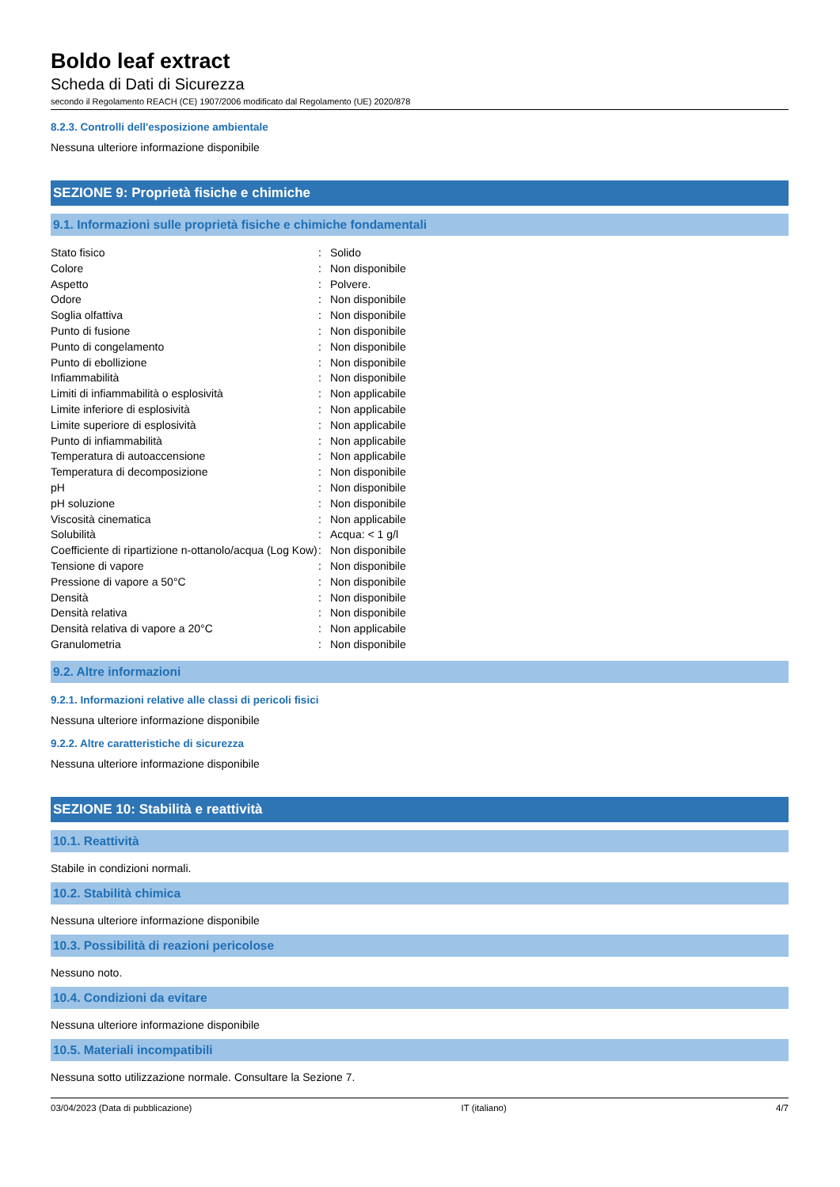Boldo leaf extract
Scheda di Dati di Sicurezza
secondo il Regolamento REACH (CE) 1907/2006 modificato dal Regolamento (UE) 2020/878
8.2.3. Controlli dell'esposizione ambientale
Nessuna ulteriore informazione disponibile
SEZIONE 9: Proprietà fisiche e chimiche
9.1. Informazioni sulle proprietà fisiche e chimiche fondamentali
| Stato fisico | : | Solido |
| Colore | : | Non disponibile |
| Aspetto | : | Polvere. |
| Odore | : | Non disponibile |
| Soglia olfattiva | : | Non disponibile |
| Punto di fusione | : | Non disponibile |
| Punto di congelamento | : | Non disponibile |
| Punto di ebollizione | : | Non disponibile |
| Infiammabilità | : | Non disponibile |
| Limiti di infiammabilità o esplosività | : | Non applicabile |
| Limite inferiore di esplosività | : | Non applicabile |
| Limite superiore di esplosività | : | Non applicabile |
| Punto di infiammabilità | : | Non applicabile |
| Temperatura di autoaccensione | : | Non applicabile |
| Temperatura di decomposizione | : | Non disponibile |
| pH | : | Non disponibile |
| pH soluzione | : | Non disponibile |
| Viscosità cinematica | : | Non applicabile |
| Solubilità | : | Acqua: < 1 g/l |
| Coefficiente di ripartizione n-ottanolo/acqua (Log Kow) | : | Non disponibile |
| Tensione di vapore | : | Non disponibile |
| Pressione di vapore a 50°C | : | Non disponibile |
| Densità | : | Non disponibile |
| Densità relativa | : | Non disponibile |
| Densità relativa di vapore a 20°C | : | Non applicabile |
| Granulometria | : | Non disponibile |
9.2. Altre informazioni
9.2.1. Informazioni relative alle classi di pericoli fisici
Nessuna ulteriore informazione disponibile
9.2.2. Altre caratteristiche di sicurezza
Nessuna ulteriore informazione disponibile
SEZIONE 10: Stabilità e reattività
10.1. Reattività
Stabile in condizioni normali.
10.2. Stabilità chimica
Nessuna ulteriore informazione disponibile
10.3. Possibilità di reazioni pericolose
Nessuno noto.
10.4. Condizioni da evitare
Nessuna ulteriore informazione disponibile
10.5. Materiali incompatibili
Nessuna sotto utilizzazione normale. Consultare la Sezione 7.
03/04/2023 (Data di pubblicazione) IT (italiano) 4/7